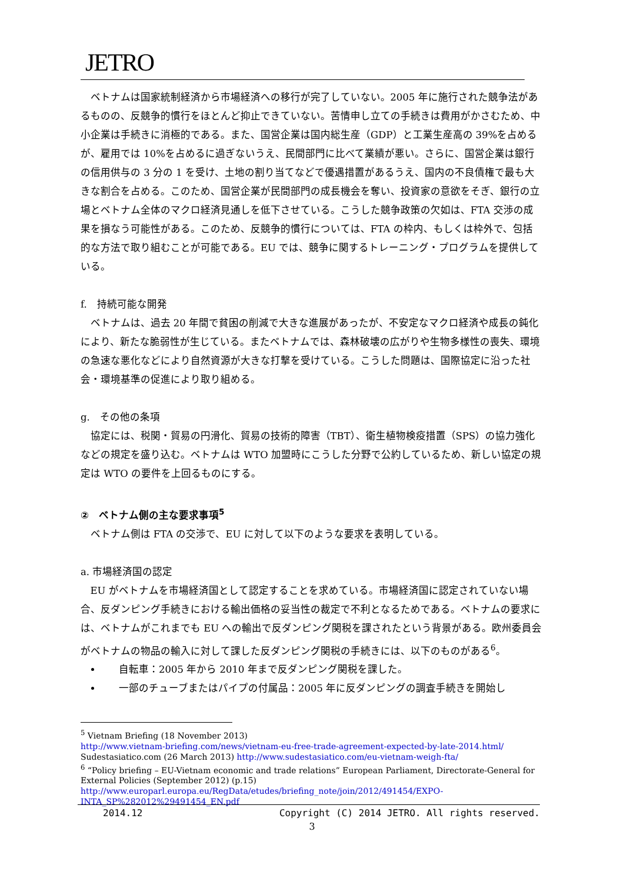JETRO
ベトナムは国家統制経済から市場経済への移行が完了していない。2005 年に施行された競争法があるものの、反競争的慣行をほとんど抑止できていない。苦情申し立ての手続きは費用がかさむため、中小企業は手続きに消極的である。また、国営企業は国内総生産（GDP）と工業生産高の 39%を占めるが、雇用では 10%を占めるに過ぎないうえ、民間部門に比べて業績が悪い。さらに、国営企業は銀行の信用供与の 3 分の 1 を受け、土地の割り当てなどで優遇措置があるうえ、国内の不良債権で最も大きな割合を占める。このため、国営企業が民間部門の成長機会を奪い、投資家の意欲をそぎ、銀行の立場とベトナム全体のマクロ経済見通しを低下させている。こうした競争政策の欠如は、FTA 交渉の成果を損なう可能性がある。このため、反競争的慣行については、FTA の枠内、もしくは枠外で、包括的な方法で取り組むことが可能である。EU では、競争に関するトレーニング・プログラムを提供している。
f.　持続可能な開発
ベトナムは、過去 20 年間で貧困の削減で大きな進展があったが、不安定なマクロ経済や成長の鈍化により、新たな脆弱性が生じている。またベトナムでは、森林破壊の広がりや生物多様性の喪失、環境の急速な悪化などにより自然資源が大きな打撃を受けている。こうした問題は、国際協定に沿った社会・環境基準の促進により取り組める。
g.　その他の条項
協定には、税関・貿易の円滑化、貿易の技術的障害（TBT）、衛生植物検疫措置（SPS）の協力強化などの規定を盛り込む。ベトナムは WTO 加盟時にこうした分野で公約しているため、新しい協定の規定は WTO の要件を上回るものにする。
②　ベトナム側の主な要求事項<sup>5</sup>
ベトナム側は FTA の交渉で、EU に対して以下のような要求を表明している。
a. 市場経済国の認定
EU がベトナムを市場経済国として認定することを求めている。市場経済国に認定されていない場合、反ダンピング手続きにおける輸出価格の妥当性の裁定で不利となるためである。ベトナムの要求には、ベトナムがこれまでも EU への輸出で反ダンピング関税を課されたという背景がある。欧州委員会がベトナムの物品の輸入に対して課した反ダンピング関税の手続きには、以下のものがある<sup>6</sup>。
自転車：2005 年から 2010 年まで反ダンピング関税を課した。
一部のチューブまたはパイプの付属品：2005 年に反ダンピングの調査手続きを開始し
<sup>5</sup> Vietnam Briefing (18 November 2013)
http://www.vietnam-briefing.com/news/vietnam-eu-free-trade-agreement-expected-by-late-2014.html/
Sudestasiatico.com (26 March 2013) http://www.sudestasiatico.com/eu-vietnam-weigh-fta/
<sup>6</sup> “Policy briefing – EU-Vietnam economic and trade relations” European Parliament, Directorate-General for External Policies (September 2012) (p.15)
http://www.europarl.europa.eu/RegData/etudes/briefing_note/join/2012/491454/EXPO-INTA_SP%282012%29491454_EN.pdf
2014.12 Copyright (C) 2014 JETRO. All rights reserved.
3